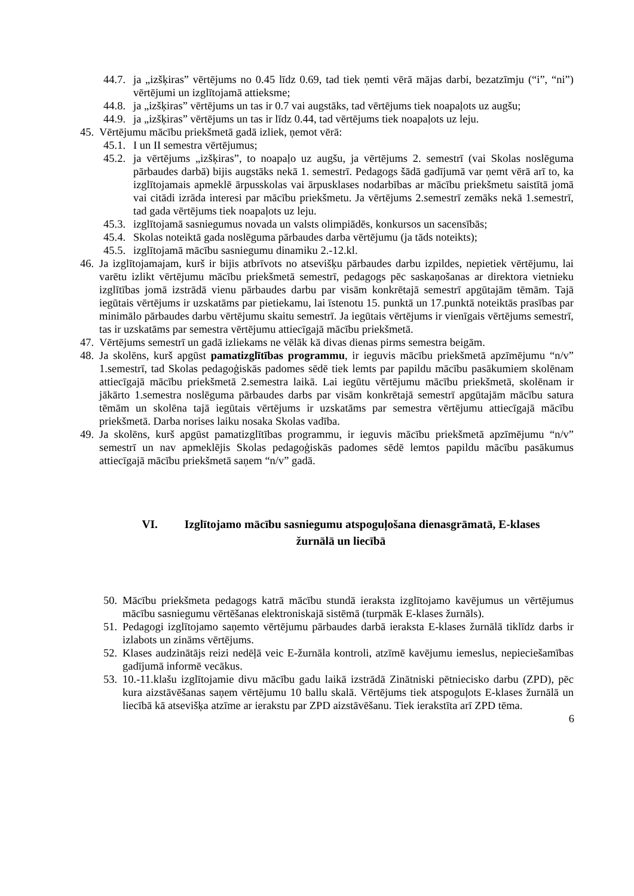44.7. ja „izšķiras” vērtējums no 0.45 līdz 0.69, tad tiek ņemti vērā mājas darbi, bezatzīmju (“i”, “ni”) vērtējumi un izglītojamā attieksme;
44.8. ja „izšķiras” vērtējums un tas ir 0.7 vai augstāks, tad vērtējums tiek noapaļots uz augšu;
44.9. ja „izšķiras” vērtējums un tas ir līdz 0.44, tad vērtējums tiek noapaļots uz leju.
45. Vērtējumu mācību priekšmetā gadā izliek, ņemot vērā:
45.1. I un II semestra vērtējumus;
45.2. ja vērtējums „izšķiras”, to noapaļo uz augšu, ja vērtējums 2. semestrī (vai Skolas noslēguma pārbaudes darbā) bijis augstāks nekā 1. semestrī. Pedagogs šādā gadījumā var ņemt vērā arī to, ka izglītojamais apmeklē ārpusskolas vai ārpusklases nodarbības ar mācību priekšmetu saistītā jomā vai citādi izrāda interesi par mācību priekšmetu. Ja vērtējums 2.semestrī zemāks nekā 1.semestrī, tad gada vērtējums tiek noapaļots uz leju.
45.3. izglītojamā sasniegumus novada un valsts olimpiādēs, konkursos un sacensībās;
45.4. Skolas noteiktā gada noslēguma pārbaudes darba vērtējumu (ja tāds noteikts);
45.5. izglītojamā mācību sasniegumu dinamiku 2.-12.kl.
46. Ja izglītojamajam, kurš ir bijis atbrīvots no atsevišķu pārbaudes darbu izpildes, nepietiek vērtējumu, lai varētu izlikt vērtējumu mācību priekšmetā semestrī, pedagogs pēc saskaņošanas ar direktora vietnieku izglītības jomā izstrādā vienu pārbaudes darbu par visām konkrētajā semestrī apgūtajām tēmām. Tajā iegūtais vērtējums ir uzskatāms par pietiekamu, lai īstenotu 15. punktā un 17.punktā noteiktās prasības par minimālo pārbaudes darbu vērtējumu skaitu semestrī. Ja iegūtais vērtējums ir vienīgais vērtējums semestrī, tas ir uzskatāms par semestra vērtējumu attiecīgajā mācību priekšmetā.
47. Vērtējums semestrī un gadā izliekams ne vēlāk kā divas dienas pirms semestra beigām.
48. Ja skolēns, kurš apgūst pamatizglītības programmu, ir ieguvis mācību priekšmetā apzīmējumu “n/v” 1.semestrī, tad Skolas pedagoģiskās padomes sēdē tiek lemts par papildu mācību pasākumiem skolēnam attiecīgajā mācību priekšmetā 2.semestra laikā. Lai iegūtu vērtējumu mācību priekšmetā, skolēnam ir jākārto 1.semestra noslēguma pārbaudes darbs par visām konkrētajā semestrī apgūtajām mācību satura tēmām un skolēna tajā iegūtais vērtējums ir uzskatāms par semestra vērtējumu attiecīgajā mācību priekšmetā. Darba norises laiku nosaka Skolas vadība.
49. Ja skolēns, kurš apgūst pamatizglītības programmu, ir ieguvis mācību priekšmetā apzīmējumu “n/v” semestrī un nav apmeklējis Skolas pedagoģiskās padomes sēdē lemtos papildu mācību pasākumus attiecīgajā mācību priekšmetā saņem “n/v” gadā.
VI. Izglītojamo mācību sasniegumu atspoguļošana dienasgrāmatā, E-klases žurnālā un liecībā
50. Mācību priekšmeta pedagogs katrā mācību stundā ieraksta izglītojamo kavējumus un vērtējumus mācību sasniegumu vērtēšanas elektroniskajā sistēmā (turpmāk E-klases žurnāls).
51. Pedagogi izglītojamo saņemto vērtējumu pārbaudes darbā ieraksta E-klases žurnālā tiklīdz darbs ir izlabots un zināms vērtējums.
52. Klases audzinātājs reizi nedēļā veic E-žurnāla kontroli, atzīmē kavējumu iemeslus, nepieciešamības gadījumā informē vecākus.
53. 10.-11.klašu izglītojamie divu mācību gadu laikā izstrādā Zinātniski pētniecisko darbu (ZPD), pēc kura aizstāvēšanas saņem vērtējumu 10 ballu skalā. Vērtējums tiek atspoguļots E-klases žurnālā un liecībā kā atsevišķa atzīme ar ierakstu par ZPD aizstāvēšanu. Tiek ierakstīta arī ZPD tēma.
6